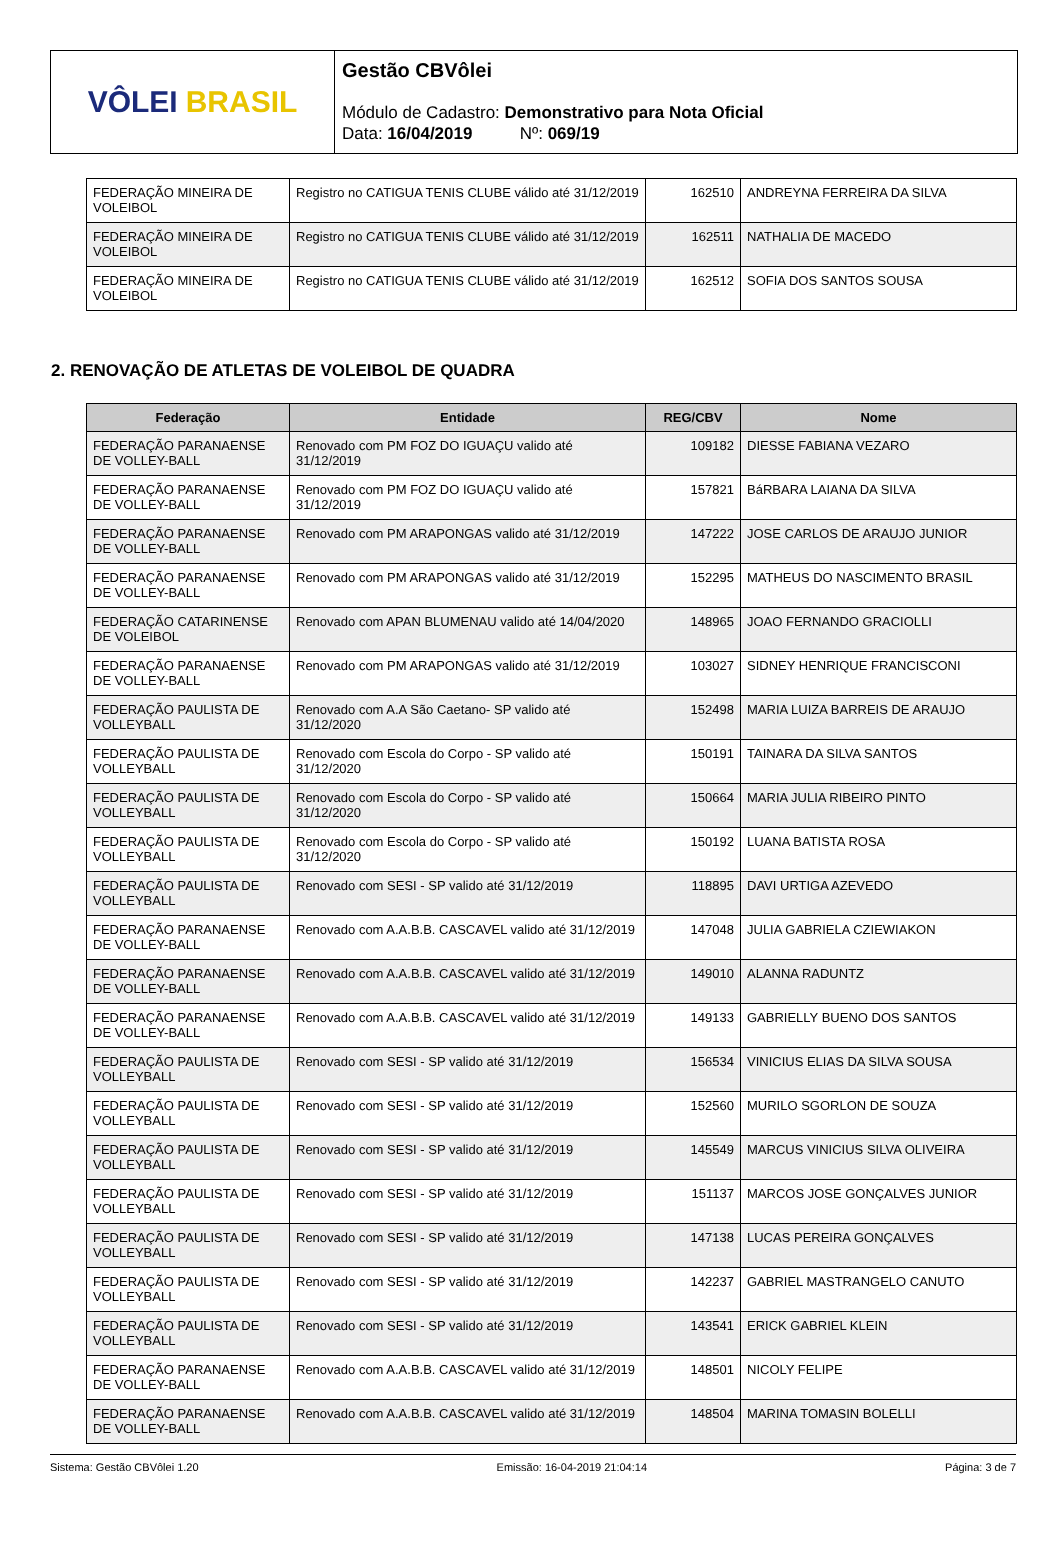VÔLEI BRASIL
Gestão CBVôlei
Módulo de Cadastro: Demonstrativo para Nota Oficial
Data: 16/04/2019 Nº: 069/19
| FEDERAÇÃO MINEIRA DE VOLEIBOL | Registro no CATIGUA TENIS CLUBE válido até 31/12/2019 | 162510 | ANDREYNA FERREIRA DA SILVA |
| FEDERAÇÃO MINEIRA DE VOLEIBOL | Registro no CATIGUA TENIS CLUBE válido até 31/12/2019 | 162511 | NATHALIA DE MACEDO |
| FEDERAÇÃO MINEIRA DE VOLEIBOL | Registro no CATIGUA TENIS CLUBE válido até 31/12/2019 | 162512 | SOFIA DOS SANTOS SOUSA |
2. RENOVAÇÃO DE ATLETAS DE VOLEIBOL DE QUADRA
| Federação | Entidade | REG/CBV | Nome |
| --- | --- | --- | --- |
| FEDERAÇÃO PARANAENSE DE VOLLEY-BALL | Renovado com PM FOZ DO IGUAÇU valido até 31/12/2019 | 109182 | DIESSE FABIANA VEZARO |
| FEDERAÇÃO PARANAENSE DE VOLLEY-BALL | Renovado com PM FOZ DO IGUAÇU valido até 31/12/2019 | 157821 | BáRBARA LAIANA DA SILVA |
| FEDERAÇÃO PARANAENSE DE VOLLEY-BALL | Renovado com PM ARAPONGAS valido até 31/12/2019 | 147222 | JOSE CARLOS DE ARAUJO JUNIOR |
| FEDERAÇÃO PARANAENSE DE VOLLEY-BALL | Renovado com PM ARAPONGAS valido até 31/12/2019 | 152295 | MATHEUS DO NASCIMENTO BRASIL |
| FEDERAÇÃO CATARINENSE DE VOLEIBOL | Renovado com APAN BLUMENAU valido até 14/04/2020 | 148965 | JOAO FERNANDO GRACIOLLI |
| FEDERAÇÃO PARANAENSE DE VOLLEY-BALL | Renovado com PM ARAPONGAS valido até 31/12/2019 | 103027 | SIDNEY HENRIQUE FRANCISCONI |
| FEDERAÇÃO PAULISTA DE VOLLEYBALL | Renovado com A.A São Caetano- SP valido até 31/12/2020 | 152498 | MARIA LUIZA BARREIS DE ARAUJO |
| FEDERAÇÃO PAULISTA DE VOLLEYBALL | Renovado com Escola do Corpo - SP valido até 31/12/2020 | 150191 | TAINARA DA SILVA SANTOS |
| FEDERAÇÃO PAULISTA DE VOLLEYBALL | Renovado com Escola do Corpo - SP valido até 31/12/2020 | 150664 | MARIA JULIA RIBEIRO PINTO |
| FEDERAÇÃO PAULISTA DE VOLLEYBALL | Renovado com Escola do Corpo - SP valido até 31/12/2020 | 150192 | LUANA BATISTA ROSA |
| FEDERAÇÃO PAULISTA DE VOLLEYBALL | Renovado com SESI - SP valido até 31/12/2019 | 118895 | DAVI URTIGA AZEVEDO |
| FEDERAÇÃO PARANAENSE DE VOLLEY-BALL | Renovado com A.A.B.B. CASCAVEL valido até 31/12/2019 | 147048 | JULIA GABRIELA CZIEWIAKON |
| FEDERAÇÃO PARANAENSE DE VOLLEY-BALL | Renovado com A.A.B.B. CASCAVEL valido até 31/12/2019 | 149010 | ALANNA RADUNTZ |
| FEDERAÇÃO PARANAENSE DE VOLLEY-BALL | Renovado com A.A.B.B. CASCAVEL valido até 31/12/2019 | 149133 | GABRIELLY BUENO DOS SANTOS |
| FEDERAÇÃO PAULISTA DE VOLLEYBALL | Renovado com SESI - SP valido até 31/12/2019 | 156534 | VINICIUS ELIAS DA SILVA SOUSA |
| FEDERAÇÃO PAULISTA DE VOLLEYBALL | Renovado com SESI - SP valido até 31/12/2019 | 152560 | MURILO SGORLON DE SOUZA |
| FEDERAÇÃO PAULISTA DE VOLLEYBALL | Renovado com SESI - SP valido até 31/12/2019 | 145549 | MARCUS VINICIUS SILVA OLIVEIRA |
| FEDERAÇÃO PAULISTA DE VOLLEYBALL | Renovado com SESI - SP valido até 31/12/2019 | 151137 | MARCOS JOSE GONÇALVES JUNIOR |
| FEDERAÇÃO PAULISTA DE VOLLEYBALL | Renovado com SESI - SP valido até 31/12/2019 | 147138 | LUCAS PEREIRA GONÇALVES |
| FEDERAÇÃO PAULISTA DE VOLLEYBALL | Renovado com SESI - SP valido até 31/12/2019 | 142237 | GABRIEL MASTRANGELO CANUTO |
| FEDERAÇÃO PAULISTA DE VOLLEYBALL | Renovado com SESI - SP valido até 31/12/2019 | 143541 | ERICK GABRIEL KLEIN |
| FEDERAÇÃO PARANAENSE DE VOLLEY-BALL | Renovado com A.A.B.B. CASCAVEL valido até 31/12/2019 | 148501 | NICOLY FELIPE |
| FEDERAÇÃO PARANAENSE DE VOLLEY-BALL | Renovado com A.A.B.B. CASCAVEL valido até 31/12/2019 | 148504 | MARINA TOMASIN BOLELLI |
Sistema: Gestão CBVôlei 1.20 Emissão: 16-04-2019 21:04:14 Página: 3 de 7